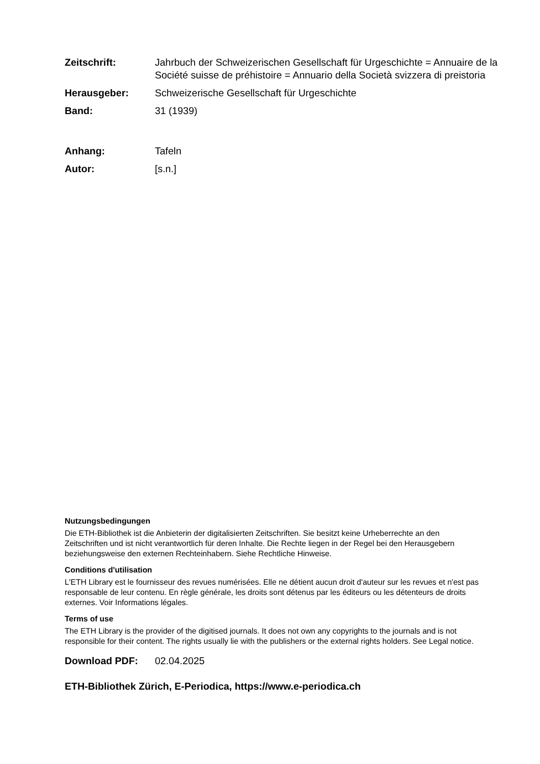Zeitschrift: Jahrbuch der Schweizerischen Gesellschaft für Urgeschichte = Annuaire de la Société suisse de préhistoire = Annuario della Società svizzera di preistoria
Herausgeber: Schweizerische Gesellschaft für Urgeschichte
Band: 31 (1939)
Anhang: Tafeln
Autor: [s.n.]
Nutzungsbedingungen
Die ETH-Bibliothek ist die Anbieterin der digitalisierten Zeitschriften. Sie besitzt keine Urheberrechte an den Zeitschriften und ist nicht verantwortlich für deren Inhalte. Die Rechte liegen in der Regel bei den Herausgebern beziehungsweise den externen Rechteinhabern. Siehe Rechtliche Hinweise.
Conditions d'utilisation
L'ETH Library est le fournisseur des revues numérisées. Elle ne détient aucun droit d'auteur sur les revues et n'est pas responsable de leur contenu. En règle générale, les droits sont détenus par les éditeurs ou les détenteurs de droits externes. Voir Informations légales.
Terms of use
The ETH Library is the provider of the digitised journals. It does not own any copyrights to the journals and is not responsible for their content. The rights usually lie with the publishers or the external rights holders. See Legal notice.
Download PDF: 02.04.2025
ETH-Bibliothek Zürich, E-Periodica, https://www.e-periodica.ch